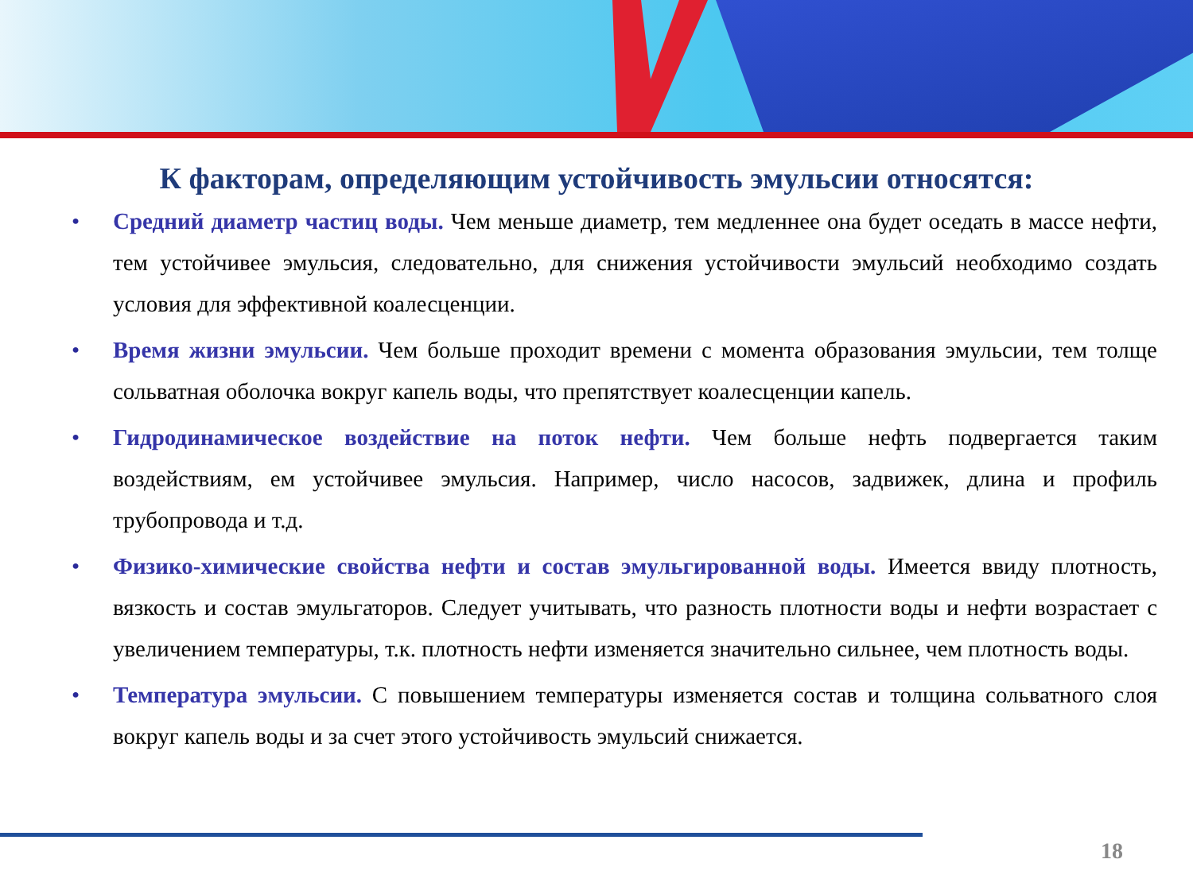К факторам, определяющим устойчивость эмульсии относятся:
• Средний диаметр частиц воды. Чем меньше диаметр, тем медленнее она будет оседать в массе нефти, тем устойчивее эмульсия, следовательно, для снижения устойчивости эмульсий необходимо создать условия для эффективной коалесценции.
• Время жизни эмульсии. Чем больше проходит времени с момента образования эмульсии, тем толще сольватная оболочка вокруг капель воды, что препятствует коалесценции капель.
• Гидродинамическое воздействие на поток нефти. Чем больше нефть подвергается таким воздействиям, ем устойчивее эмульсия. Например, число насосов, задвижек, длина и профиль трубопровода и т.д.
• Физико-химические свойства нефти и состав эмульгированной воды. Имеется ввиду плотность, вязкость и состав эмульгаторов. Следует учитывать, что разность плотности воды и нефти возрастает с увеличением температуры, т.к. плотность нефти изменяется значительно сильнее, чем плотность воды.
• Температура эмульсии. С повышением температуры изменяется состав и толщина сольватного слоя вокруг капель воды и за счет этого устойчивость эмульсий снижается.
18